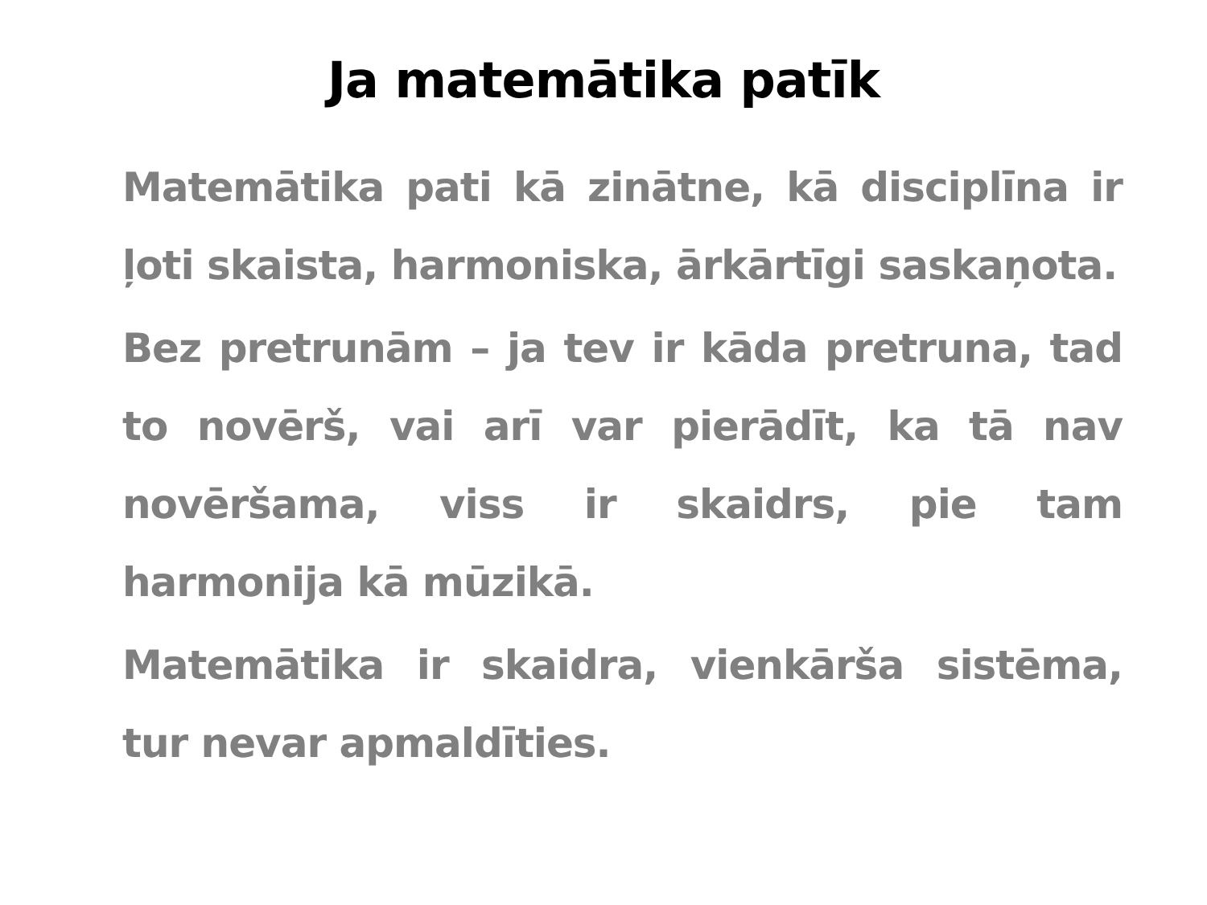Ja matemātika patīk
Matemātika pati kā zinātne, kā disciplīna ir ļoti skaista, harmoniska, ārkārtīgi saskaņota.
Bez pretrunām – ja tev ir kāda pretruna, tad to novērš, vai arī var pierādīt, ka tā nav novēršama, viss ir skaidrs, pie tam harmonija kā mūzikā.
Matemātika ir skaidra, vienkārša sistēma, tur nevar apmaldīties.